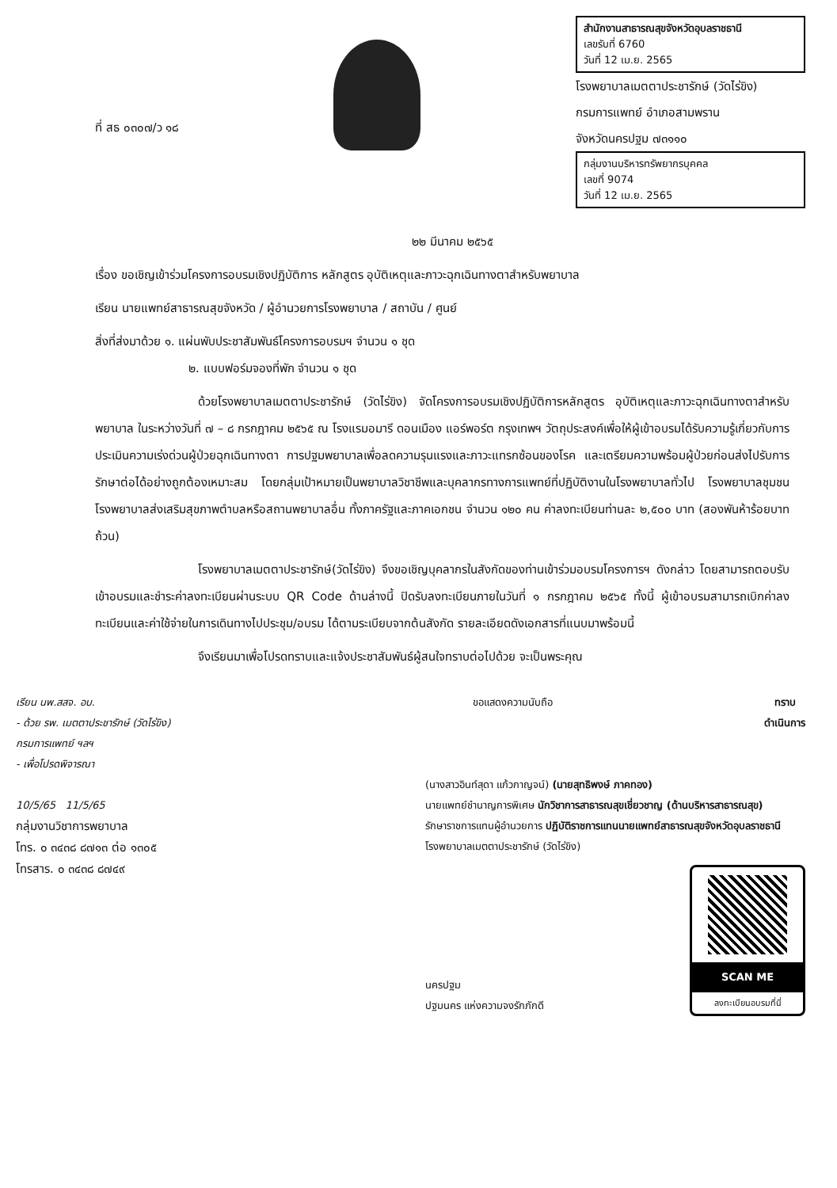ที่ สธ ๐๓๐๗/ว ๑๘
สำนักงานสาธารณสุขจังหวัดอุบลราชธานี
เลขรับที่ 6760
วันที่ 12 เม.ย. 2565
โรงพยาบาลเมตตาประชารักษ์ (วัดไร่ขิง)
กรมการแพทย์ อำเภอสามพราน
จังหวัดนครปฐม ๗๓๑๑๐
กลุ่มงานบริหารทรัพยากรบุคคล
เลขที่ 9074
วันที่ 12 เม.ย. 2565
๒๒ มีนาคม ๒๕๖๕
เรื่อง ขอเชิญเข้าร่วมโครงการอบรมเชิงปฏิบัติการ หลักสูตร อุบัติเหตุและภาวะฉุกเฉินทางตาสำหรับพยาบาล
เรียน นายแพทย์สาธารณสุขจังหวัด / ผู้อำนวยการโรงพยาบาล / สถาบัน / ศูนย์
สิ่งที่ส่งมาด้วย ๑. แผ่นพับประชาสัมพันธ์โครงการอบรมฯ จำนวน ๑ ชุด
๒. แบบฟอร์มจองที่พัก จำนวน ๑ ชุด
ด้วยโรงพยาบาลเมตตาประชารักษ์ (วัดไร่ขิง) จัดโครงการอบรมเชิงปฏิบัติการหลักสูตร อุบัติเหตุและภาวะฉุกเฉินทางตาสำหรับพยาบาล ในระหว่างวันที่ ๗ – ๘ กรกฎาคม ๒๕๖๕ ณ โรงแรมอมารี ดอนเมือง แอร์พอร์ต กรุงเทพฯ วัตถุประสงค์เพื่อให้ผู้เข้าอบรมได้รับความรู้เกี่ยวกับการประเมินความเร่งด่วนผู้ป่วยฉุกเฉินทางตา การปฐมพยาบาลเพื่อลดความรุนแรงและภาวะแทรกซ้อนของโรค และเตรียมความพร้อมผู้ป่วยก่อนส่งไปรับการรักษาต่อได้อย่างถูกต้องเหมาะสม โดยกลุ่มเป้าหมายเป็นพยาบาลวิชาชีพและบุคลากรทางการแพทย์ที่ปฏิบัติงานในโรงพยาบาลทั่วไป โรงพยาบาลชุมชน โรงพยาบาลส่งเสริมสุขภาพตำบลหรือสถานพยาบาลอื่น ทั้งภาครัฐและภาคเอกชน จำนวน ๑๒๐ คน ค่าลงทะเบียนท่านละ ๒,๕๐๐ บาท (สองพันห้าร้อยบาทถ้วน)
โรงพยาบาลเมตตาประชารักษ์(วัดไร่ขิง) จึงขอเชิญบุคลากรในสังกัดของท่านเข้าร่วมอบรมโครงการฯ ดังกล่าว โดยสามารถตอบรับเข้าอบรมและชำระค่าลงทะเบียนผ่านระบบ QR Code ด้านล่างนี้ ปิดรับลงทะเบียนภายในวันที่ ๑ กรกฎาคม ๒๕๖๕ ทั้งนี้ ผู้เข้าอบรมสามารถเบิกค่าลงทะเบียนและค่าใช้จ่ายในการเดินทางไปประชุม/อบรม ได้ตามระเบียบจากต้นสังกัด รายละเอียดดังเอกสารที่แนบมาพร้อมนี้
จึงเรียนมาเพื่อโปรดทราบและแจ้งประชาสัมพันธ์ผู้สนใจทราบต่อไปด้วย จะเป็นพระคุณ
เรียน นพ.สสจ. อบ.
- ด้วย รพ. เมตตาประชารักษ์ (วัดไร่ขิง)
กรมการแพทย์ ฯลฯ
- เพื่อโปรดพิจารณา
10/5/65 11/5/65
กลุ่มงานวิชาการพยาบาล
โทร. ๐ ๓๔๓๘ ๘๗๑๓ ต่อ ๑๓๐๕
โทรสาร. ๐ ๓๔๓๘ ๘๗๔๙
ขอแสดงความนับถือ ทราบ
ดำเนินการ
(นางสาวอินท์สุดา แก้วกาญจน์) (นายสุทธิพงษ์ ภาคทอง)
นายแพทย์ชำนาญการพิเศษ นักวิชาการสาธารณสุขเชี่ยวชาญ (ด้านบริหารสาธารณสุข)
รักษาราชการแทนผู้อำนวยการ ปฏิบัติราชการแทนนายแพทย์สาธารณสุขจังหวัดอุบลราชธานี
โรงพยาบาลเมตตาประชารักษ์ (วัดไร่ขิง)
นครปฐม
ปฐมนคร แห่งความจงรักภักดี
SCAN ME
ลงทะเบียนอบรมที่นี่